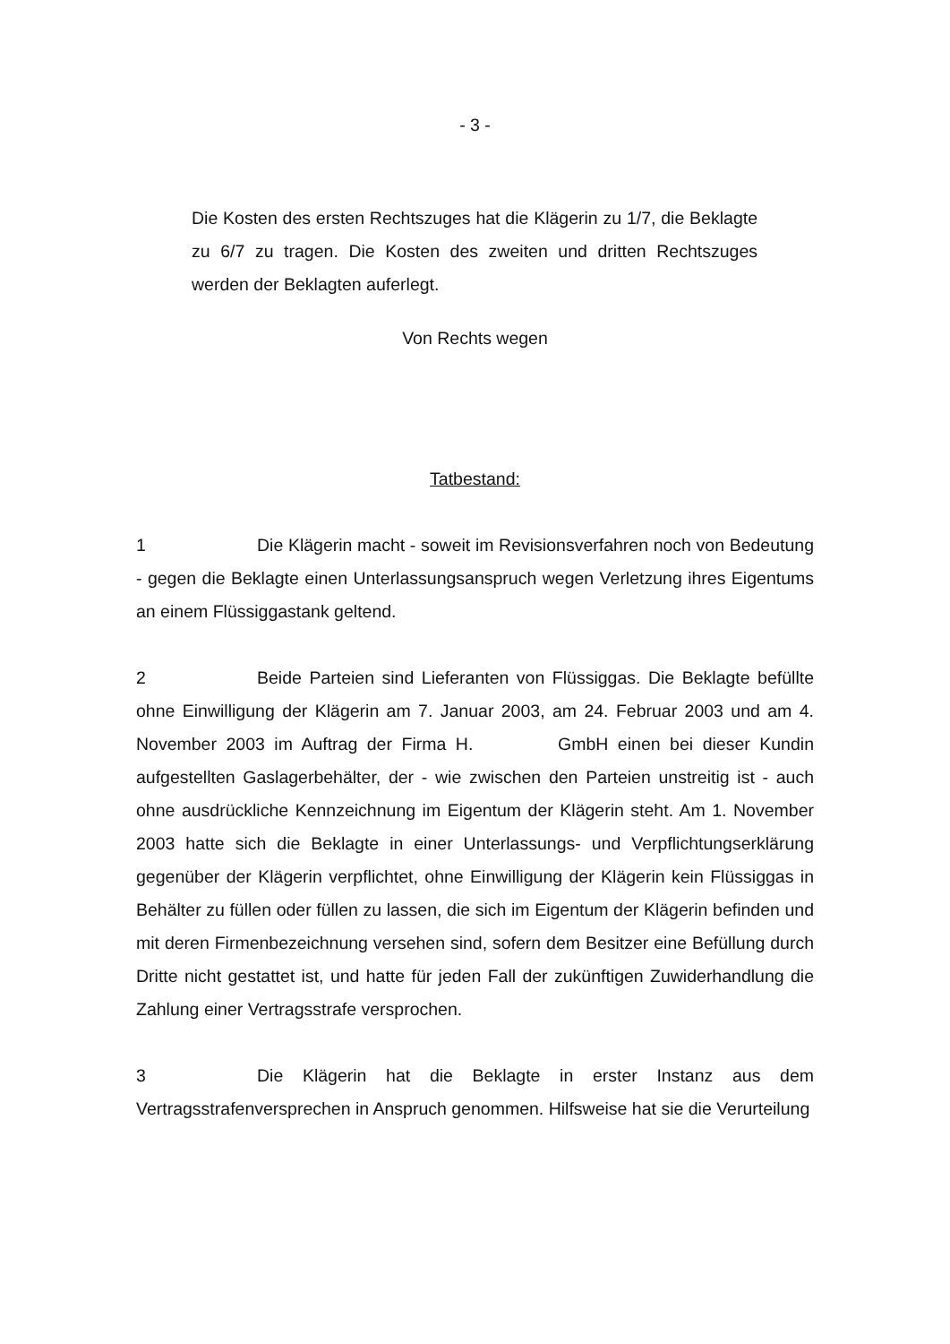- 3 -
Die Kosten des ersten Rechtszuges hat die Klägerin zu 1/7, die Beklagte zu 6/7 zu tragen. Die Kosten des zweiten und dritten Rechtszuges werden der Beklagten auferlegt.
Von Rechts wegen
Tatbestand:
1 Die Klägerin macht - soweit im Revisionsverfahren noch von Bedeutung - gegen die Beklagte einen Unterlassungsanspruch wegen Verletzung ihres Eigentums an einem Flüssiggastank geltend.
2 Beide Parteien sind Lieferanten von Flüssiggas. Die Beklagte befüllte ohne Einwilligung der Klägerin am 7. Januar 2003, am 24. Februar 2003 und am 4. November 2003 im Auftrag der Firma H. GmbH einen bei dieser Kundin aufgestellten Gaslagerbehälter, der - wie zwischen den Parteien unstreitig ist - auch ohne ausdrückliche Kennzeichnung im Eigentum der Klägerin steht. Am 1. November 2003 hatte sich die Beklagte in einer Unterlassungs- und Verpflichtungserklärung gegenüber der Klägerin verpflichtet, ohne Einwilligung der Klägerin kein Flüssiggas in Behälter zu füllen oder füllen zu lassen, die sich im Eigentum der Klägerin befinden und mit deren Firmenbezeichnung versehen sind, sofern dem Besitzer eine Befüllung durch Dritte nicht gestattet ist, und hatte für jeden Fall der zukünftigen Zuwiderhandlung die Zahlung einer Vertragsstrafe versprochen.
3 Die Klägerin hat die Beklagte in erster Instanz aus dem Vertragsstrafenversprechen in Anspruch genommen. Hilfsweise hat sie die Verurteilung